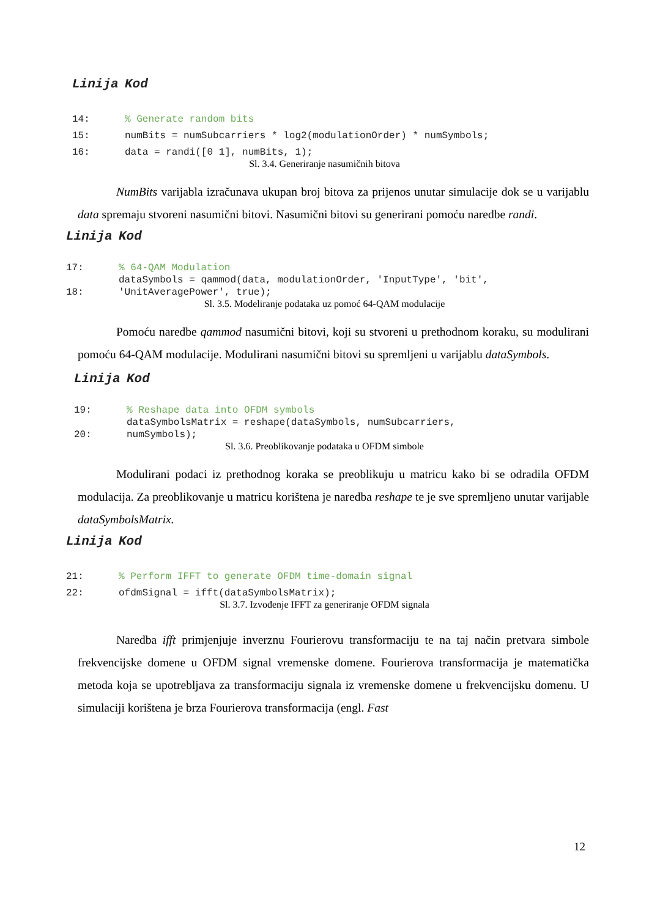| Linija | Kod |
| --- | --- |
| 14: | % Generate random bits |
| 15: | numBits = numSubcarriers * log2(modulationOrder) * numSymbols; |
| 16: | data = randi([0 1], numBits, 1); |
Sl. 3.4. Generiranje nasumičnih bitova
NumBits varijabla izračunava ukupan broj bitova za prijenos unutar simulacije dok se u varijablu data spremaju stvoreni nasumični bitovi. Nasumični bitovi su generirani pomoću naredbe randi.
| Linija | Kod |
| --- | --- |
| 17: | % 64-QAM Modulation |
| 18: | dataSymbols = qammod(data, modulationOrder, 'InputType', 'bit', 'UnitAveragePower', true); |
Sl. 3.5. Modeliranje podataka uz pomoć 64-QAM modulacije
Pomoću naredbe qammod nasumični bitovi, koji su stvoreni u prethodnom koraku, su modulirani pomoću 64-QAM modulacije. Modulirani nasumični bitovi su spremljeni u varijablu dataSymbols.
| Linija | Kod |
| --- | --- |
| 19: | % Reshape data into OFDM symbols |
| 20: | dataSymbolsMatrix = reshape(dataSymbols, numSubcarriers, numSymbols); |
Sl. 3.6. Preoblikovanje podataka u OFDM simbole
Modulirani podaci iz prethodnog koraka se preoblikuju u matricu kako bi se odradila OFDM modulacija. Za preoblikovanje u matricu korištena je naredba reshape te je sve spremljeno unutar varijable dataSymbolsMatrix.
| Linija | Kod |
| --- | --- |
| 21: | % Perform IFFT to generate OFDM time-domain signal |
| 22: | ofdmSignal = ifft(dataSymbolsMatrix); |
Sl. 3.7. Izvođenje IFFT za generiranje OFDM signala
Naredba ifft primjenjuje inverznu Fourierovu transformaciju te na taj način pretvara simbole frekvencijske domene u OFDM signal vremenske domene. Fourierova transformacija je matematička metoda koja se upotrebljava za transformaciju signala iz vremenske domene u frekvencijsku domenu. U simulaciji korištena je brza Fourierova transformacija (engl. Fast
12